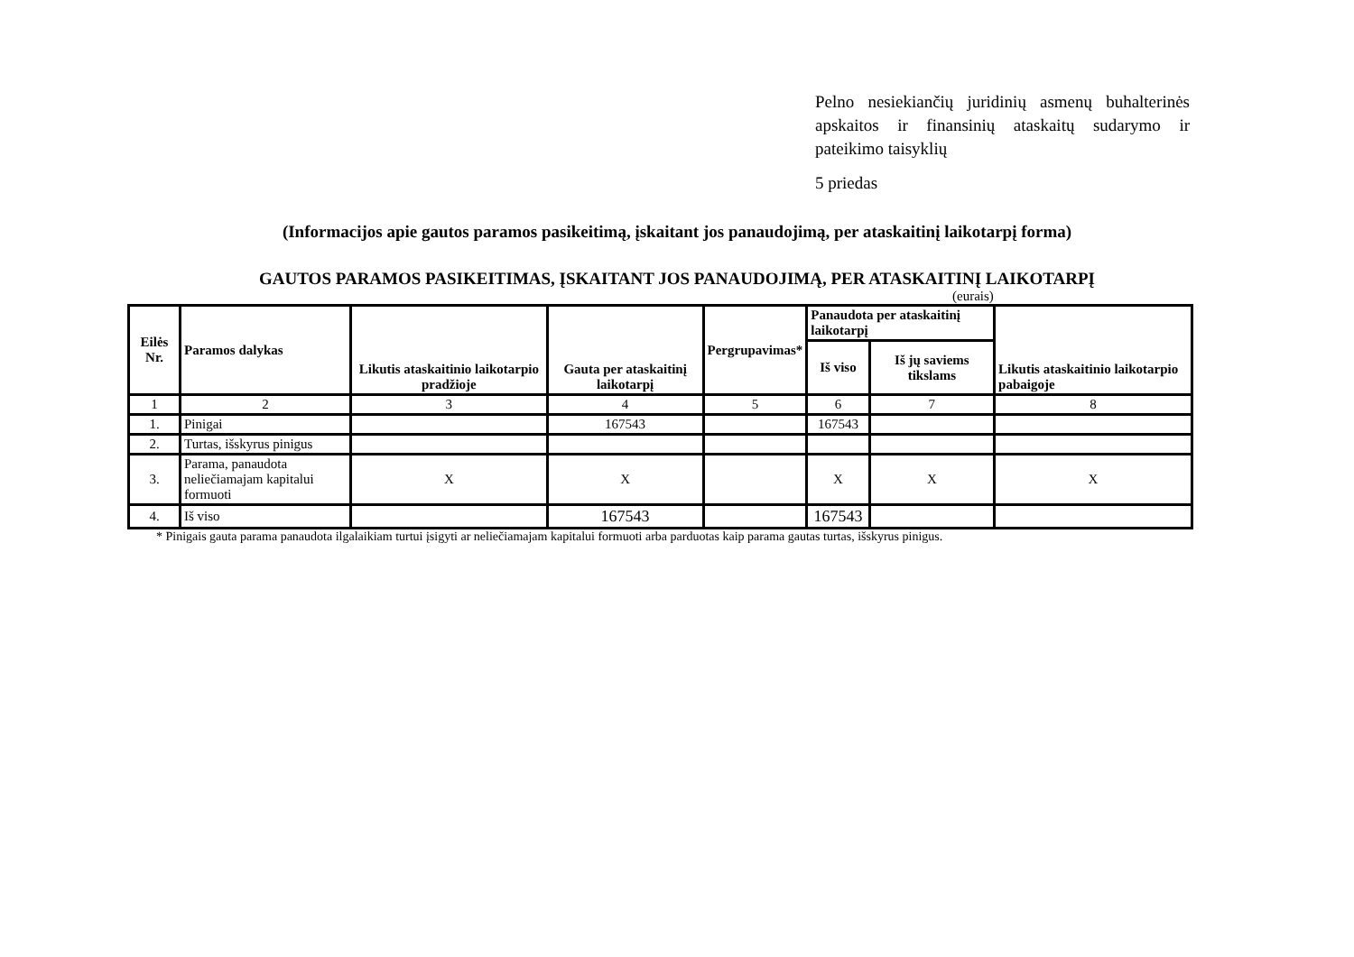Pelno nesiekiančių juridinių asmenų buhalterinės apskaitos ir finansinių ataskaitų sudarymo ir pateikimo taisyklių
5 priedas
(Informacijos apie gautos paramos pasikeitimą, įskaitant jos panaudojimą, per ataskaitinį laikotarpį forma)
GAUTOS PARAMOS PASIKEITIMAS, ĮSKAITANT JOS PANAUDOJIMĄ, PER ATASKAITINĮ LAIKOTARPĮ
(eurais)
| Eilės Nr. | Paramos dalykas | Likutis ataskaitinio laikotarpio pradžioje | Gauta per ataskaitinį laikotarpį | Pergrupavimas* | Panaudota per ataskaitinį laikotarpį | | Likutis ataskaitinio laikotarpio pabaigoje |
| --- | --- | --- | --- | --- | --- | --- | --- |
| | | | | | Iš viso | Iš jų saviems tikslams | |
| 1 | 2 | 3 | 4 | 5 | 6 | 7 | 8 |
| 1. | Pinigai | | 167543 | | 167543 | | |
| 2. | Turtas, išskyrus pinigus | | | | | | |
| 3. | Parama, panaudota neliečiamajam kapitalui formuoti | X | X | | X | X | X |
| 4. | Iš viso | | 167543 | | 167543 | | |
* Pinigais gauta parama panaudota ilgalaikiam turtui įsigyti ar neliečiamajam kapitalui formuoti arba parduotas kaip parama gautas turtas, išskyrus pinigus.